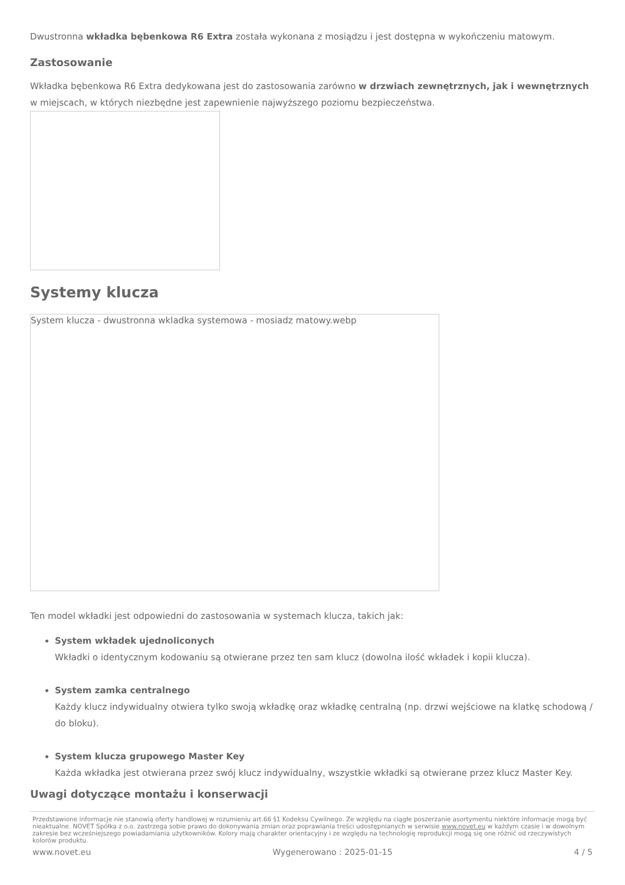Dwustronna wkładka bębenkowa R6 Extra została wykonana z mosiądzu i jest dostępna w wykończeniu matowym.
Zastosowanie
Wkładka bębenkowa R6 Extra dedykowana jest do zastosowania zarówno w drzwiach zewnętrznych, jak i wewnętrznych w miejscach, w których niezbędne jest zapewnienie najwyższego poziomu bezpieczeństwa.
Systemy klucza
System klucza - dwustronna wkladka systemowa - mosiadz matowy.webp
Ten model wkładki jest odpowiedni do zastosowania w systemach klucza, takich jak:
System wkładek ujednoliconych
Wkładki o identycznym kodowaniu są otwierane przez ten sam klucz (dowolna ilość wkładek i kopii klucza).
System zamka centralnego
Każdy klucz indywidualny otwiera tylko swoją wkładkę oraz wkładkę centralną (np. drzwi wejściowe na klatkę schodową / do bloku).
System klucza grupowego Master Key
Każda wkładka jest otwierana przez swój klucz indywidualny, wszystkie wkładki są otwierane przez klucz Master Key.
Uwagi dotyczące montażu i konserwacji
Przedstawione informacje nie stanowią oferty handlowej w rozumieniu art.66 §1 Kodeksu Cywilnego. Ze względu na ciągłe poszerzanie asortymentu niektóre informacje mogą być nieaktualne. NOVET Spółka z o.o. zastrzega sobie prawo do dokonywania zmian oraz poprawiania treści udostępnianych w serwisie www.novet.eu w każdym czasie i w dowolnym zakresie bez wcześniejszego powiadamiania użytkowników. Kolory mają charakter orientacyjny i ze względu na technologię reprodukcji mogą się one różnić od rzeczywistych kolorów produktu.
www.novet.eu Wygenerowano : 2025-01-15 4 / 5